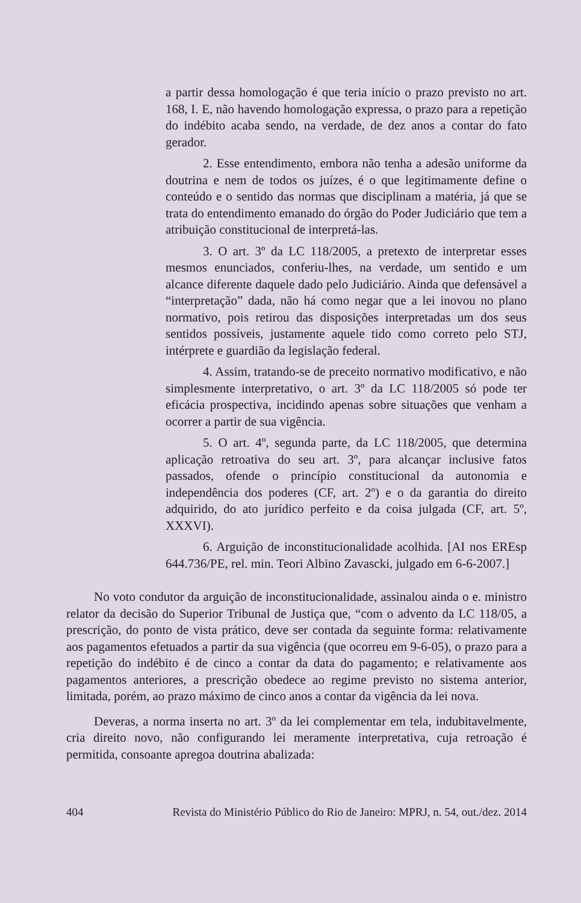a partir dessa homologação é que teria início o prazo previsto no art. 168, I. E, não havendo homologação expressa, o prazo para a repetição do indébito acaba sendo, na verdade, de dez anos a contar do fato gerador.
2. Esse entendimento, embora não tenha a adesão uniforme da doutrina e nem de todos os juízes, é o que legitimamente define o conteúdo e o sentido das normas que disciplinam a matéria, já que se trata do entendimento emanado do órgão do Poder Judiciário que tem a atribuição constitucional de interpretá-las.
3. O art. 3º da LC 118/2005, a pretexto de interpretar esses mesmos enunciados, conferiu-lhes, na verdade, um sentido e um alcance diferente daquele dado pelo Judiciário. Ainda que defensável a “interpretação” dada, não há como negar que a lei inovou no plano normativo, pois retirou das disposições interpretadas um dos seus sentidos possíveis, justamente aquele tido como correto pelo STJ, intérprete e guardião da legislação federal.
4. Assim, tratando-se de preceito normativo modificativo, e não simplesmente interpretativo, o art. 3º da LC 118/2005 só pode ter eficácia prospectiva, incidindo apenas sobre situações que venham a ocorrer a partir de sua vigência.
5. O art. 4º, segunda parte, da LC 118/2005, que determina aplicação retroativa do seu art. 3º, para alcançar inclusive fatos passados, ofende o princípio constitucional da autonomia e independência dos poderes (CF, art. 2º) e o da garantia do direito adquirido, do ato jurídico perfeito e da coisa julgada (CF, art. 5º, XXXVI).
6. Arguição de inconstitucionalidade acolhida. [AI nos EREsp 644.736/PE, rel. min. Teori Albino Zavascki, julgado em 6-6-2007.]
No voto condutor da arguição de inconstitucionalidade, assinalou ainda o e. ministro relator da decisão do Superior Tribunal de Justiça que, “com o advento da LC 118/05, a prescrição, do ponto de vista prático, deve ser contada da seguinte forma: relativamente aos pagamentos efetuados a partir da sua vigência (que ocorreu em 9-6-05), o prazo para a repetição do indébito é de cinco a contar da data do pagamento; e relativamente aos pagamentos anteriores, a prescrição obedece ao regime previsto no sistema anterior, limitada, porém, ao prazo máximo de cinco anos a contar da vigência da lei nova.
Deveras, a norma inserta no art. 3º da lei complementar em tela, indubitavelmente, cria direito novo, não configurando lei meramente interpretativa, cuja retroação é permitida, consoante apregoa doutrina abalizada:
404 Revista do Ministério Público do Rio de Janeiro: MPRJ, n. 54, out./dez. 2014